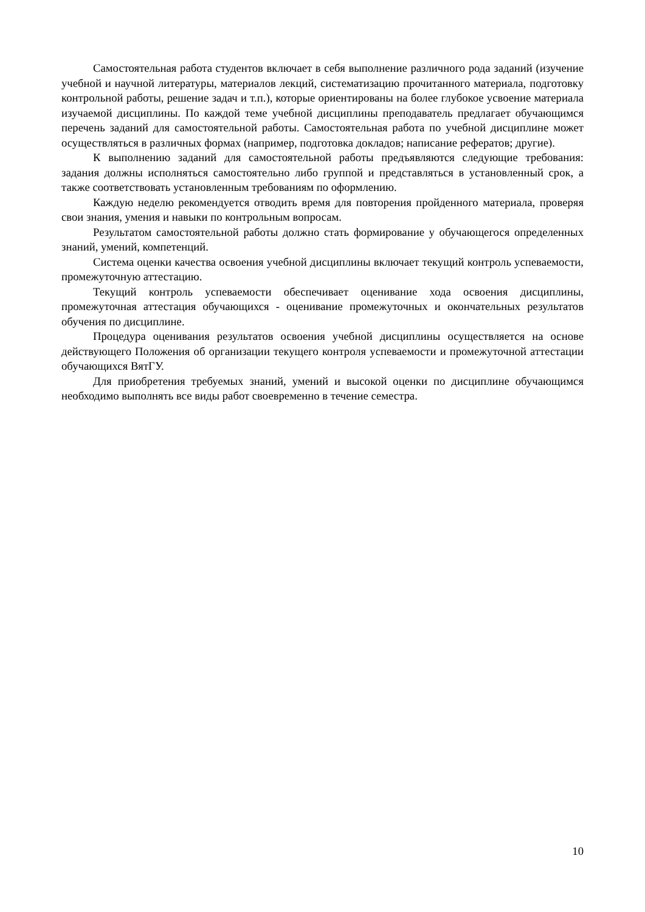Самостоятельная работа студентов включает в себя выполнение различного рода заданий (изучение учебной и научной литературы, материалов лекций, систематизацию прочитанного материала, подготовку контрольной работы, решение задач и т.п.), которые ориентированы на более глубокое усвоение материала изучаемой дисциплины. По каждой теме учебной дисциплины преподаватель предлагает обучающимся перечень заданий для самостоятельной работы. Самостоятельная работа по учебной дисциплине может осуществляться в различных формах (например, подготовка докладов; написание рефератов; другие).
К выполнению заданий для самостоятельной работы предъявляются следующие требования: задания должны исполняться самостоятельно либо группой и представляться в установленный срок, а также соответствовать установленным требованиям по оформлению.
Каждую неделю рекомендуется отводить время для повторения пройденного материала, проверяя свои знания, умения и навыки по контрольным вопросам.
Результатом самостоятельной работы должно стать формирование у обучающегося определенных знаний, умений, компетенций.
Система оценки качества освоения учебной дисциплины включает текущий контроль успеваемости, промежуточную аттестацию.
Текущий контроль успеваемости обеспечивает оценивание хода освоения дисциплины, промежуточная аттестация обучающихся - оценивание промежуточных и окончательных результатов обучения по дисциплине.
Процедура оценивания результатов освоения учебной дисциплины осуществляется на основе действующего Положения об организации текущего контроля успеваемости и промежуточной аттестации обучающихся ВятГУ.
Для приобретения требуемых знаний, умений и высокой оценки по дисциплине обучающимся необходимо выполнять все виды работ своевременно в течение семестра.
10